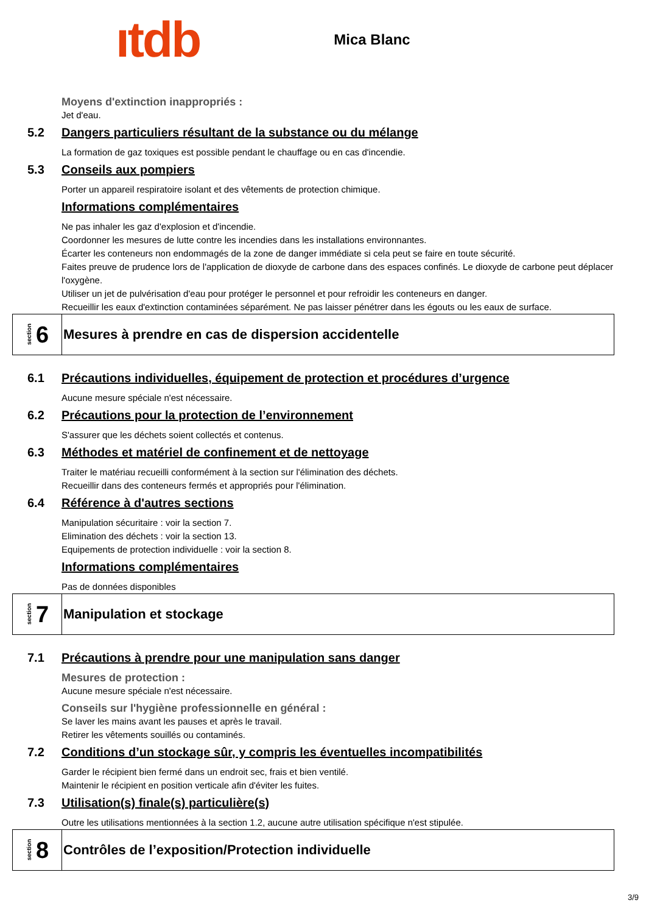ıtdb
Mica Blanc
Moyens d'extinction inappropriés :
Jet d'eau.
5.2 Dangers particuliers résultant de la substance ou du mélange
La formation de gaz toxiques est possible pendant le chauffage ou en cas d'incendie.
5.3 Conseils aux pompiers
Porter un appareil respiratoire isolant et des vêtements de protection chimique.
Informations complémentaires
Ne pas inhaler les gaz d'explosion et d'incendie.
Coordonner les mesures de lutte contre les incendies dans les installations environnantes.
Écarter les conteneurs non endommagés de la zone de danger immédiate si cela peut se faire en toute sécurité.
Faites preuve de prudence lors de l'application de dioxyde de carbone dans des espaces confinés. Le dioxyde de carbone peut déplacer l'oxygène.
Utiliser un jet de pulvérisation d'eau pour protéger le personnel et pour refroidir les conteneurs en danger.
Recueillir les eaux d'extinction contaminées séparément. Ne pas laisser pénétrer dans les égouts ou les eaux de surface.
section 6
Mesures à prendre en cas de dispersion accidentelle
6.1 Précautions individuelles, équipement de protection et procédures d’urgence
Aucune mesure spéciale n'est nécessaire.
6.2 Précautions pour la protection de l’environnement
S'assurer que les déchets soient collectés et contenus.
6.3 Méthodes et matériel de confinement et de nettoyage
Traiter le matériau recueilli conformément à la section sur l'élimination des déchets.
Recueillir dans des conteneurs fermés et appropriés pour l'élimination.
6.4 Référence à d'autres sections
Manipulation sécuritaire : voir la section 7.
Elimination des déchets : voir la section 13.
Equipements de protection individuelle : voir la section 8.
Informations complémentaires
Pas de données disponibles
section 7
Manipulation et stockage
7.1 Précautions à prendre pour une manipulation sans danger
Mesures de protection :
Aucune mesure spéciale n'est nécessaire.
Conseils sur l'hygiène professionnelle en général :
Se laver les mains avant les pauses et après le travail.
Retirer les vêtements souillés ou contaminés.
7.2 Conditions d’un stockage sûr, y compris les éventuelles incompatibilités
Garder le récipient bien fermé dans un endroit sec, frais et bien ventilé.
Maintenir le récipient en position verticale afin d'éviter les fuites.
7.3 Utilisation(s) finale(s) particulière(s)
Outre les utilisations mentionnées à la section 1.2, aucune autre utilisation spécifique n'est stipulée.
section 8
Contrôles de l’exposition/Protection individuelle
3/9